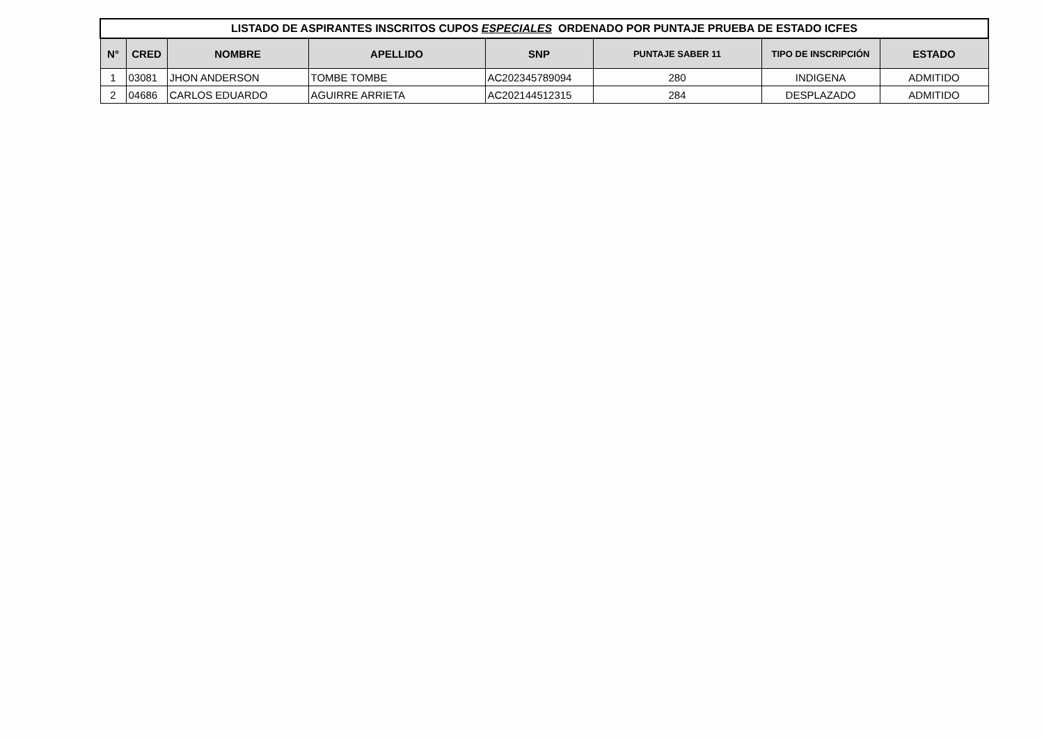| LISTADO DE ASPIRANTES INSCRITOS CUPOS ESPECIALES ORDENADO POR PUNTAJE PRUEBA DE ESTADO ICFES | | | | | | | |
| --- | --- | --- | --- | --- | --- | --- | --- |
| N° | CRED | NOMBRE | APELLIDO | SNP | PUNTAJE SABER 11 | TIPO DE INSCRIPCIÓN | ESTADO |
| 1 | 03081 | JHON ANDERSON | TOMBE TOMBE | AC202345789094 | 280 | INDIGENA | ADMITIDO |
| 2 | 04686 | CARLOS EDUARDO | AGUIRRE ARRIETA | AC202144512315 | 284 | DESPLAZADO | ADMITIDO |